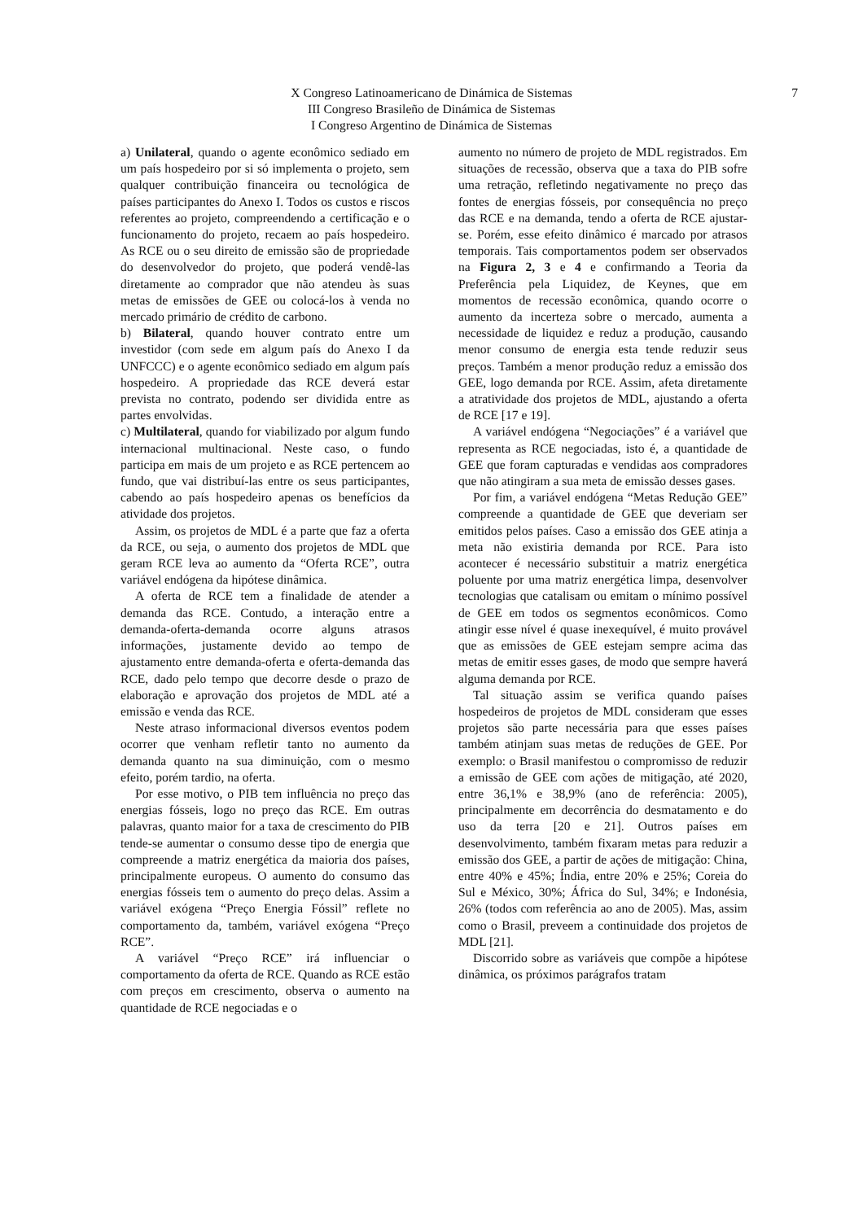X Congreso Latinoamericano de Dinámica de Sistemas
III Congreso Brasileño de Dinámica de Sistemas
I Congreso Argentino de Dinámica de Sistemas
7
a) Unilateral, quando o agente econômico sediado em um país hospedeiro por si só implementa o projeto, sem qualquer contribuição financeira ou tecnológica de países participantes do Anexo I. Todos os custos e riscos referentes ao projeto, compreendendo a certificação e o funcionamento do projeto, recaem ao país hospedeiro. As RCE ou o seu direito de emissão são de propriedade do desenvolvedor do projeto, que poderá vendê-las diretamente ao comprador que não atendeu às suas metas de emissões de GEE ou colocá-los à venda no mercado primário de crédito de carbono.
b) Bilateral, quando houver contrato entre um investidor (com sede em algum país do Anexo I da UNFCCC) e o agente econômico sediado em algum país hospedeiro. A propriedade das RCE deverá estar prevista no contrato, podendo ser dividida entre as partes envolvidas.
c) Multilateral, quando for viabilizado por algum fundo internacional multinacional. Neste caso, o fundo participa em mais de um projeto e as RCE pertencem ao fundo, que vai distribuí-las entre os seus participantes, cabendo ao país hospedeiro apenas os benefícios da atividade dos projetos.
Assim, os projetos de MDL é a parte que faz a oferta da RCE, ou seja, o aumento dos projetos de MDL que geram RCE leva ao aumento da “Oferta RCE”, outra variável endógena da hipótese dinâmica.
A oferta de RCE tem a finalidade de atender a demanda das RCE. Contudo, a interação entre a demanda-oferta-demanda ocorre alguns atrasos informações, justamente devido ao tempo de ajustamento entre demanda-oferta e oferta-demanda das RCE, dado pelo tempo que decorre desde o prazo de elaboração e aprovação dos projetos de MDL até a emissão e venda das RCE.
Neste atraso informacional diversos eventos podem ocorrer que venham refletir tanto no aumento da demanda quanto na sua diminuição, com o mesmo efeito, porém tardio, na oferta.
Por esse motivo, o PIB tem influência no preço das energias fósseis, logo no preço das RCE. Em outras palavras, quanto maior for a taxa de crescimento do PIB tende-se aumentar o consumo desse tipo de energia que compreende a matriz energética da maioria dos países, principalmente europeus. O aumento do consumo das energias fósseis tem o aumento do preço delas. Assim a variável exógena “Preço Energia Fóssil” reflete no comportamento da, também, variável exógena “Preço RCE”.
A variável “Preço RCE” irá influenciar o comportamento da oferta de RCE. Quando as RCE estão com preços em crescimento, observa o aumento na quantidade de RCE negociadas e o
aumento no número de projeto de MDL registrados. Em situações de recessão, observa que a taxa do PIB sofre uma retração, refletindo negativamente no preço das fontes de energias fósseis, por consequência no preço das RCE e na demanda, tendo a oferta de RCE ajustar-se. Porém, esse efeito dinâmico é marcado por atrasos temporais. Tais comportamentos podem ser observados na Figura 2, 3 e 4 e confirmando a Teoria da Preferência pela Liquidez, de Keynes, que em momentos de recessão econômica, quando ocorre o aumento da incerteza sobre o mercado, aumenta a necessidade de liquidez e reduz a produção, causando menor consumo de energia esta tende reduzir seus preços. Também a menor produção reduz a emissão dos GEE, logo demanda por RCE. Assim, afeta diretamente a atratividade dos projetos de MDL, ajustando a oferta de RCE [17 e 19].
A variável endógena “Negociações” é a variável que representa as RCE negociadas, isto é, a quantidade de GEE que foram capturadas e vendidas aos compradores que não atingiram a sua meta de emissão desses gases.
Por fim, a variável endógena “Metas Redução GEE” compreende a quantidade de GEE que deveriam ser emitidos pelos países. Caso a emissão dos GEE atinja a meta não existiria demanda por RCE. Para isto acontecer é necessário substituir a matriz energética poluente por uma matriz energética limpa, desenvolver tecnologias que catalisam ou emitam o mínimo possível de GEE em todos os segmentos econômicos. Como atingir esse nível é quase inexequível, é muito provável que as emissões de GEE estejam sempre acima das metas de emitir esses gases, de modo que sempre haverá alguma demanda por RCE.
Tal situação assim se verifica quando países hospedeiros de projetos de MDL consideram que esses projetos são parte necessária para que esses países também atinjam suas metas de reduções de GEE. Por exemplo: o Brasil manifestou o compromisso de reduzir a emissão de GEE com ações de mitigação, até 2020, entre 36,1% e 38,9% (ano de referência: 2005), principalmente em decorrência do desmatamento e do uso da terra [20 e 21]. Outros países em desenvolvimento, também fixaram metas para reduzir a emissão dos GEE, a partir de ações de mitigação: China, entre 40% e 45%; Índia, entre 20% e 25%; Coreia do Sul e México, 30%; África do Sul, 34%; e Indonésia, 26% (todos com referência ao ano de 2005). Mas, assim como o Brasil, preveem a continuidade dos projetos de MDL [21].
Discorrido sobre as variáveis que compõe a hipótese dinâmica, os próximos parágrafos tratam